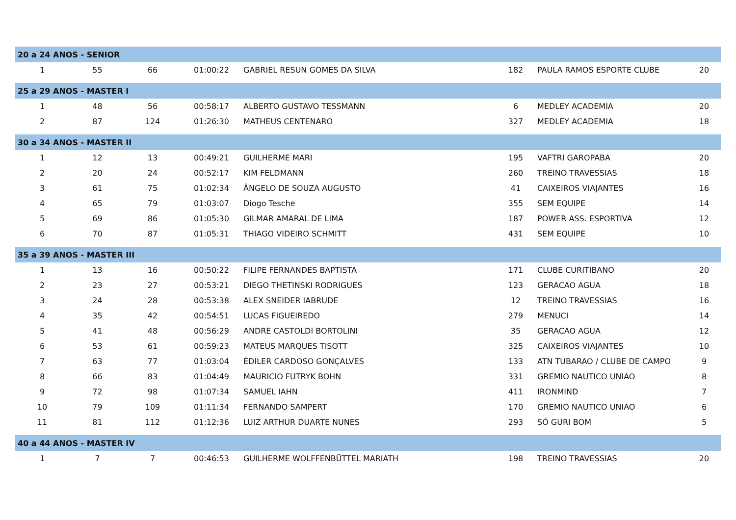| 20 a 24 ANOS - SENIOR | | | | | | | |
| 1 | 55 | 66 | 01:00:22 | GABRIEL RESUN GOMES DA SILVA | 182 | PAULA RAMOS ESPORTE CLUBE | 20 |
| 25 a 29 ANOS - MASTER I | | | | | | | |
| 1 | 48 | 56 | 00:58:17 | ALBERTO GUSTAVO TESSMANN | 6 | MEDLEY ACADEMIA | 20 |
| 2 | 87 | 124 | 01:26:30 | MATHEUS CENTENARO | 327 | MEDLEY ACADEMIA | 18 |
| 30 a 34 ANOS - MASTER II | | | | | | | |
| 1 | 12 | 13 | 00:49:21 | GUILHERME MARI | 195 | VAFTRI GAROPABA | 20 |
| 2 | 20 | 24 | 00:52:17 | KIM FELDMANN | 260 | TREINO TRAVESSIAS | 18 |
| 3 | 61 | 75 | 01:02:34 | ÂNGELO DE SOUZA AUGUSTO | 41 | CAIXEIROS VIAJANTES | 16 |
| 4 | 65 | 79 | 01:03:07 | Diogo Tesche | 355 | SEM EQUIPE | 14 |
| 5 | 69 | 86 | 01:05:30 | GILMAR AMARAL DE LIMA | 187 | POWER ASS. ESPORTIVA | 12 |
| 6 | 70 | 87 | 01:05:31 | THIAGO VIDEIRO SCHMITT | 431 | SEM EQUIPE | 10 |
| 35 a 39 ANOS - MASTER III | | | | | | | |
| 1 | 13 | 16 | 00:50:22 | FILIPE FERNANDES BAPTISTA | 171 | CLUBE CURITIBANO | 20 |
| 2 | 23 | 27 | 00:53:21 | DIEGO THETINSKI RODRIGUES | 123 | GERACAO AGUA | 18 |
| 3 | 24 | 28 | 00:53:38 | ALEX SNEIDER IABRUDE | 12 | TREINO TRAVESSIAS | 16 |
| 4 | 35 | 42 | 00:54:51 | LUCAS FIGUEIREDO | 279 | MENUCI | 14 |
| 5 | 41 | 48 | 00:56:29 | ANDRE CASTOLDI BORTOLINI | 35 | GERACAO AGUA | 12 |
| 6 | 53 | 61 | 00:59:23 | MATEUS MARQUES TISOTT | 325 | CAIXEIROS VIAJANTES | 10 |
| 7 | 63 | 77 | 01:03:04 | ÉDILER CARDOSO GONÇALVES | 133 | ATN TUBARAO / CLUBE DE CAMPO | 9 |
| 8 | 66 | 83 | 01:04:49 | MAURICIO FUTRYK BOHN | 331 | GREMIO NAUTICO UNIAO | 8 |
| 9 | 72 | 98 | 01:07:34 | SAMUEL IAHN | 411 | IRONMIND | 7 |
| 10 | 79 | 109 | 01:11:34 | FERNANDO SAMPERT | 170 | GREMIO NAUTICO UNIAO | 6 |
| 11 | 81 | 112 | 01:12:36 | LUIZ ARTHUR DUARTE NUNES | 293 | SÓ GURI BOM | 5 |
| 40 a 44 ANOS - MASTER IV | | | | | | | |
| 1 | 7 | 7 | 00:46:53 | GUILHERME WOLFFENBÜTTEL MARIATH | 198 | TREINO TRAVESSIAS | 20 |